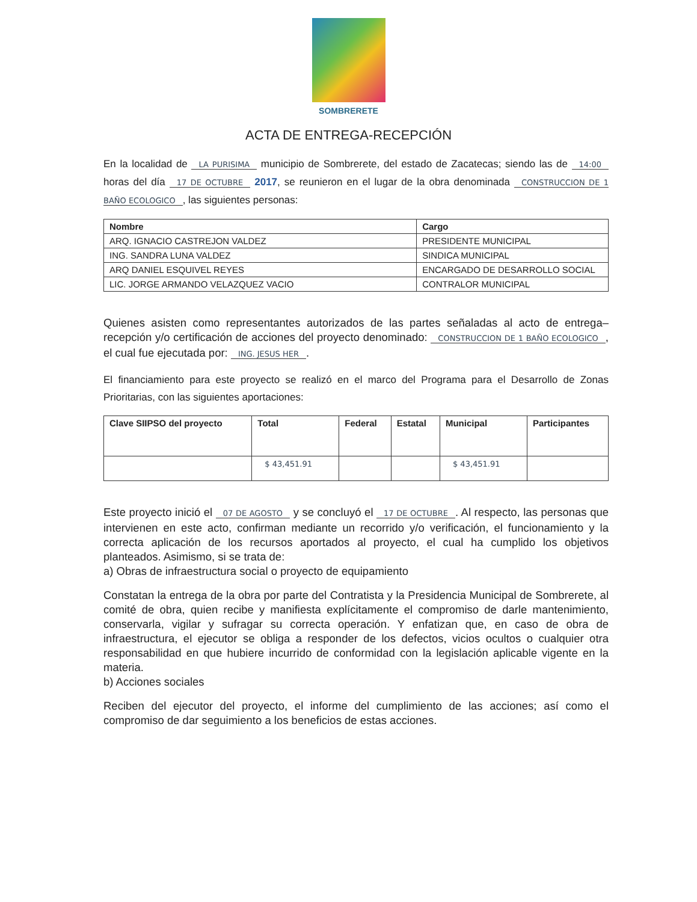SOMBRERETE
ACTA DE ENTREGA-RECEPCIÓN
En la localidad de LA PURISIMA municipio de Sombrerete, del estado de Zacatecas; siendo las de 14:00 horas del día 17 DE OCTUBRE 2017, se reunieron en el lugar de la obra denominada CONSTRUCCION DE 1 BAÑO ECOLOGICO, las siguientes personas:
| Nombre | Cargo |
| --- | --- |
| ARQ. IGNACIO CASTREJON VALDEZ | PRESIDENTE MUNICIPAL |
| ING. SANDRA LUNA VALDEZ | SINDICA MUNICIPAL |
| ARQ DANIEL ESQUIVEL REYES | ENCARGADO DE DESARROLLO SOCIAL |
| LIC. JORGE ARMANDO VELAZQUEZ VACIO | CONTRALOR MUNICIPAL |
Quienes asisten como representantes autorizados de las partes señaladas al acto de entrega–recepción y/o certificación de acciones del proyecto denominado: CONSTRUCCION DE 1 BAÑO ECOLOGICO, el cual fue ejecutada por: ING. JESUS HER.
El financiamiento para este proyecto se realizó en el marco del Programa para el Desarrollo de Zonas Prioritarias, con las siguientes aportaciones:
| Clave SIIPSO del proyecto | Total | Federal | Estatal | Municipal | Participantes |
| --- | --- | --- | --- | --- | --- |
| | $ 43,451.91 | | | $ 43,451.91 | |
Este proyecto inició el 07 DE AGOSTO y se concluyó el 17 DE OCTUBRE. Al respecto, las personas que intervienen en este acto, confirman mediante un recorrido y/o verificación, el funcionamiento y la correcta aplicación de los recursos aportados al proyecto, el cual ha cumplido los objetivos planteados. Asimismo, si se trata de:
a) Obras de infraestructura social o proyecto de equipamiento
Constatan la entrega de la obra por parte del Contratista y la Presidencia Municipal de Sombrerete, al comité de obra, quien recibe y manifiesta explícitamente el compromiso de darle mantenimiento, conservarla, vigilar y sufragar su correcta operación. Y enfatizan que, en caso de obra de infraestructura, el ejecutor se obliga a responder de los defectos, vicios ocultos o cualquier otra responsabilidad en que hubiere incurrido de conformidad con la legislación aplicable vigente en la materia.
b) Acciones sociales
Reciben del ejecutor del proyecto, el informe del cumplimiento de las acciones; así como el compromiso de dar seguimiento a los beneficios de estas acciones.